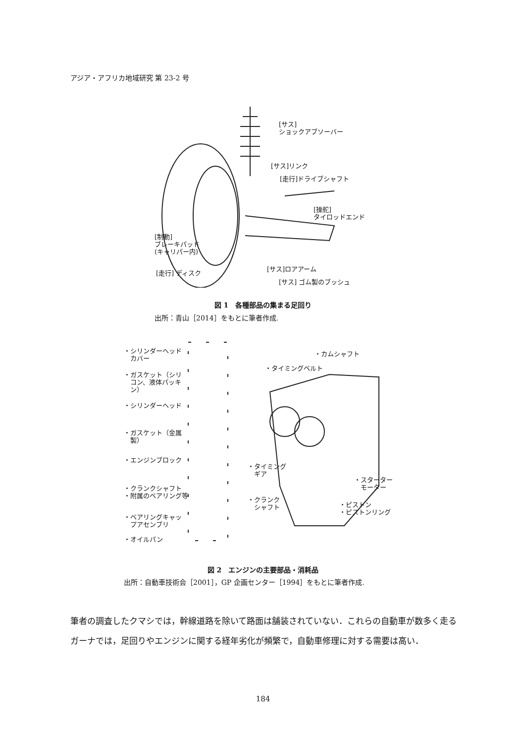アジア・アフリカ地域研究 第 23-2 号
[サス]
ショックアブソーバー
[サス]リンク
[走行]ドライブシャフト
[操舵]
タイロッドエンド
[制動]
ブレーキパッド
(キャリパー内)
[走行] ディスク
[サス]ロアアーム
[サス] ゴム製のブッシュ
図 1　各種部品の集まる足回り
出所：青山［2014］をもとに筆者作成.
・シリンダーヘッド
　カバー
・ガスケット（シリ
　コン、液体パッキ
　ン）
・シリンダーヘッド
・ガスケット（金属
　製）
・エンジンブロック
・クランクシャフト
・附属のベアリング等
・ベアリングキャッ
　プアセンブリ
・オイルパン
・カムシャフト
・タイミングベルト
・タイミング
　ギア
・クランク
　シャフト
・スターター
　モーター
・ピストン
・ピストンリング
図 2　エンジンの主要部品・消耗品
出所：自動車技術会［2001］，GP 企画センター［1994］をもとに筆者作成.
筆者の調査したクマシでは，幹線道路を除いて路面は舗装されていない．これらの自動車が数多く走るガーナでは，足回りやエンジンに関する経年劣化が頻繁で，自動車修理に対する需要は高い．
184